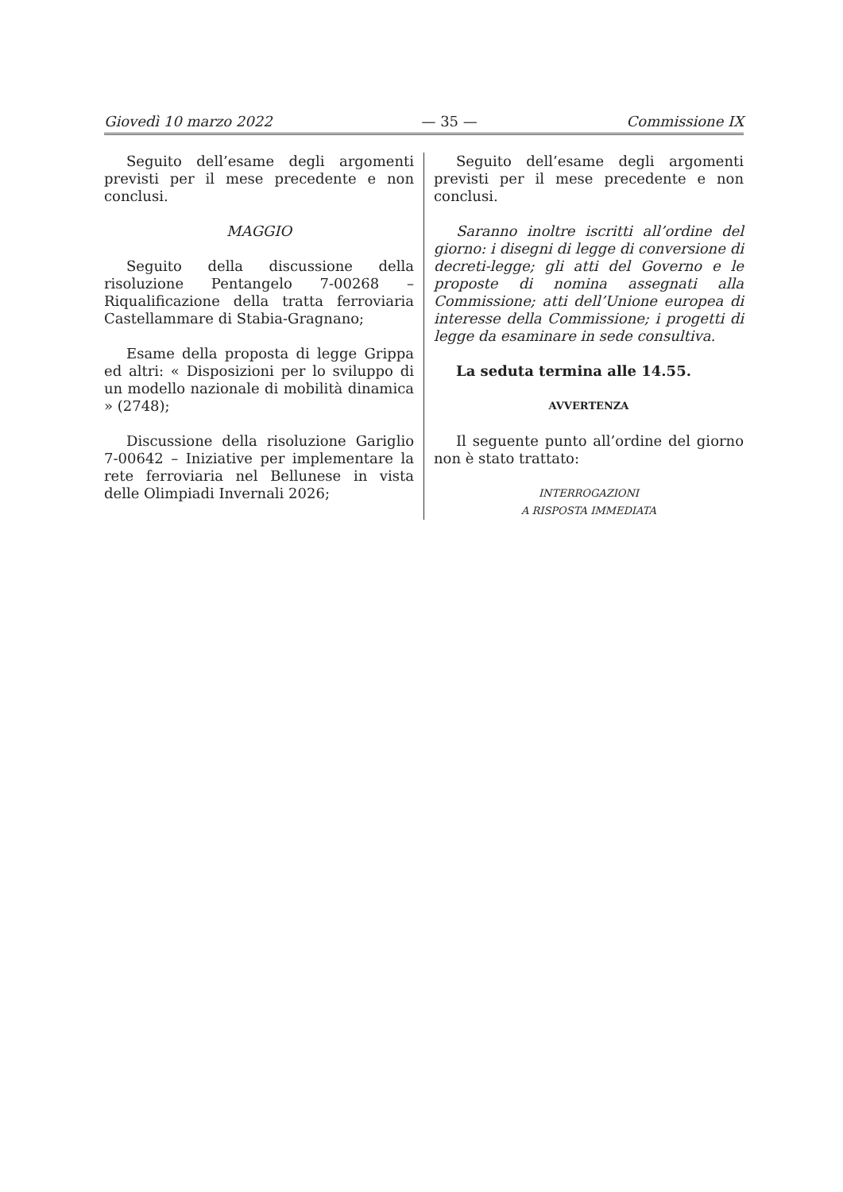Giovedì 10 marzo 2022 — 35 — Commissione IX
Seguito dell’esame degli argomenti previsti per il mese precedente e non conclusi.
MAGGIO
Seguito della discussione della risoluzione Pentangelo 7-00268 – Riqualificazione della tratta ferroviaria Castellammare di Stabia-Gragnano;
Esame della proposta di legge Grippa ed altri: « Disposizioni per lo sviluppo di un modello nazionale di mobilità dinamica » (2748);
Discussione della risoluzione Gariglio 7-00642 – Iniziative per implementare la rete ferroviaria nel Bellunese in vista delle Olimpiadi Invernali 2026;
Seguito dell’esame degli argomenti previsti per il mese precedente e non conclusi.
Saranno inoltre iscritti all’ordine del giorno: i disegni di legge di conversione di decreti-legge; gli atti del Governo e le proposte di nomina assegnati alla Commissione; atti dell’Unione europea di interesse della Commissione; i progetti di legge da esaminare in sede consultiva.
La seduta termina alle 14.55.
AVVERTENZA
Il seguente punto all’ordine del giorno non è stato trattato:
INTERROGAZIONI
A RISPOSTA IMMEDIATA